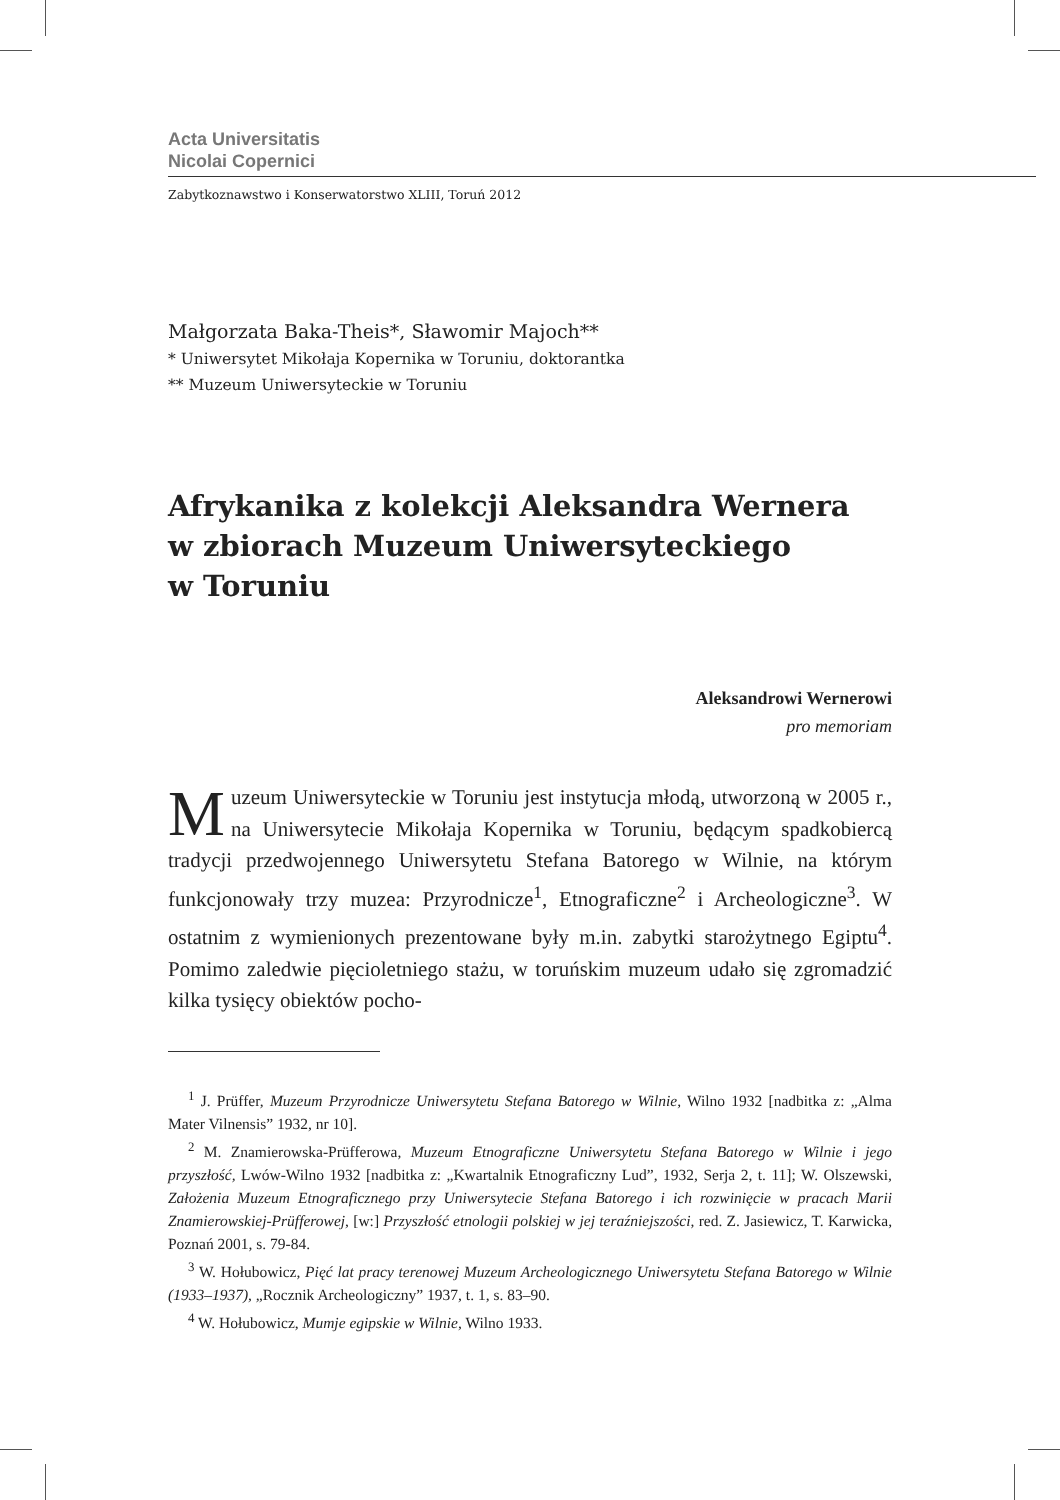Acta Universitatis
Nicolai Copernici
Zabytkoznawstwo i Konserwatorstwo XLIII, Toruń 2012
Małgorzata Baka-Theis*, Sławomir Majoch**
* Uniwersytet Mikołaja Kopernika w Toruniu, doktorantka
** Muzeum Uniwersyteckie w Toruniu
Afrykanika z kolekcji Aleksandra Wernera
w zbiorach Muzeum Uniwersyteckiego
w Toruniu
Aleksandrowi Wernerowi
pro memoriam
Muzeum Uniwersyteckie w Toruniu jest instytucja młodą, utworzoną w 2005 r., na Uniwersytecie Mikołaja Kopernika w Toruniu, będącym spadkobiercą tradycji przedwojennego Uniwersytetu Stefana Batorego w Wilnie, na którym funkcjonowały trzy muzea: Przyrodnicze<sup>1</sup>, Etnograficzne<sup>2</sup> i Archeologiczne<sup>3</sup>. W ostatnim z wymienionych prezentowane były m.in. zabytki starożytnego Egiptu<sup>4</sup>. Pomimo zaledwie pięcioletniego stażu, w toruńskim muzeum udało się zgromadzić kilka tysięcy obiektów pocho-
<sup>1</sup> J. Prüffer, Muzeum Przyrodnicze Uniwersytetu Stefana Batorego w Wilnie, Wilno 1932 [nadbitka z: „Alma Mater Vilnensis” 1932, nr 10].
<sup>2</sup> M. Znamierowska-Prüfferowa, Muzeum Etnograficzne Uniwersytetu Stefana Batorego w Wilnie i jego przyszłość, Lwów-Wilno 1932 [nadbitka z: „Kwartalnik Etnograficzny Lud”, 1932, Serja 2, t. 11]; W. Olszewski, Założenia Muzeum Etnograficznego przy Uniwersytecie Stefana Batorego i ich rozwinięcie w pracach Marii Znamierowskiej-Prüfferowej, [w:] Przyszłość etnologii polskiej w jej teraźniejszości, red. Z. Jasiewicz, T. Karwicka, Poznań 2001, s. 79-84.
<sup>3</sup> W. Hołubowicz, Pięć lat pracy terenowej Muzeum Archeologicznego Uniwersytetu Stefana Batorego w Wilnie (1933–1937), „Rocznik Archeologiczny” 1937, t. 1, s. 83–90.
<sup>4</sup> W. Hołubowicz, Mumje egipskie w Wilnie, Wilno 1933.